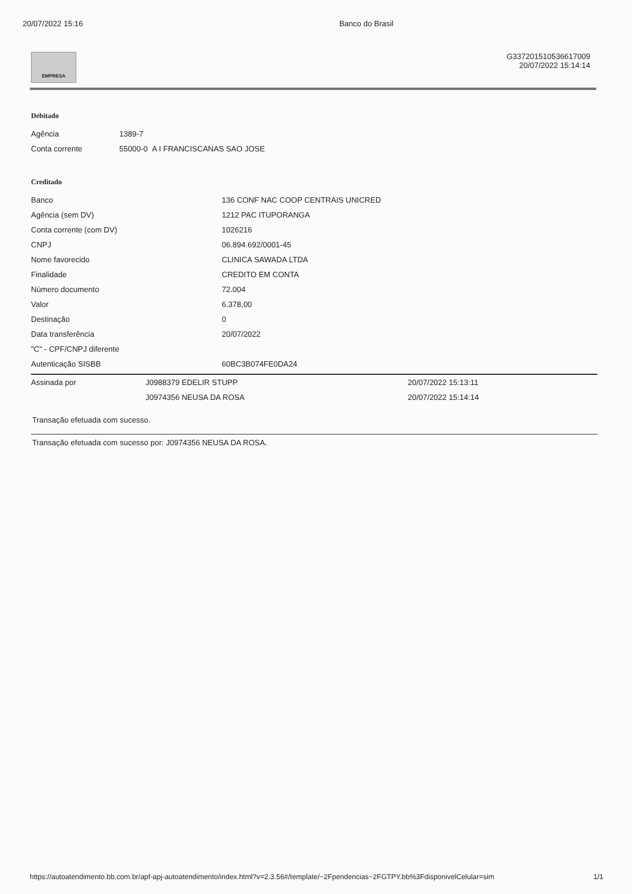20/07/2022 15:16 Banco do Brasil
EMPRESA
G337201510536617009
20/07/2022 15:14:14
Debitado
| Agência | 1389-7 |
| Conta corrente | 55000-0 A I FRANCISCANAS SAO JOSE |
Creditado
| Banco | 136 CONF NAC COOP CENTRAIS UNICRED |
| Agência (sem DV) | 1212 PAC ITUPORANGA |
| Conta corrente (com DV) | 1026216 |
| CNPJ | 06.894.692/0001-45 |
| Nome favorecido | CLINICA SAWADA LTDA |
| Finalidade | CREDITO EM CONTA |
| Número documento | 72.004 |
| Valor | 6.378,00 |
| Destinação | 0 |
| Data transferência | 20/07/2022 |
| "C" - CPF/CNPJ diferente | |
| Autenticação SISBB | 60BC3B074FE0DA24 |
| Assinada por | J0988379 EDELIR STUPP | 20/07/2022 15:13:11 |
| | J0974356 NEUSA DA ROSA | 20/07/2022 15:14:14 |
Transação efetuada com sucesso.
Transação efetuada com sucesso por: J0974356 NEUSA DA ROSA.
https://autoatendimento.bb.com.br/apf-apj-autoatendimento/index.html?v=2.3.56#/template/~2Fpendencias~2FGTPY.bb%3FdisponivelCelular=sim 1/1